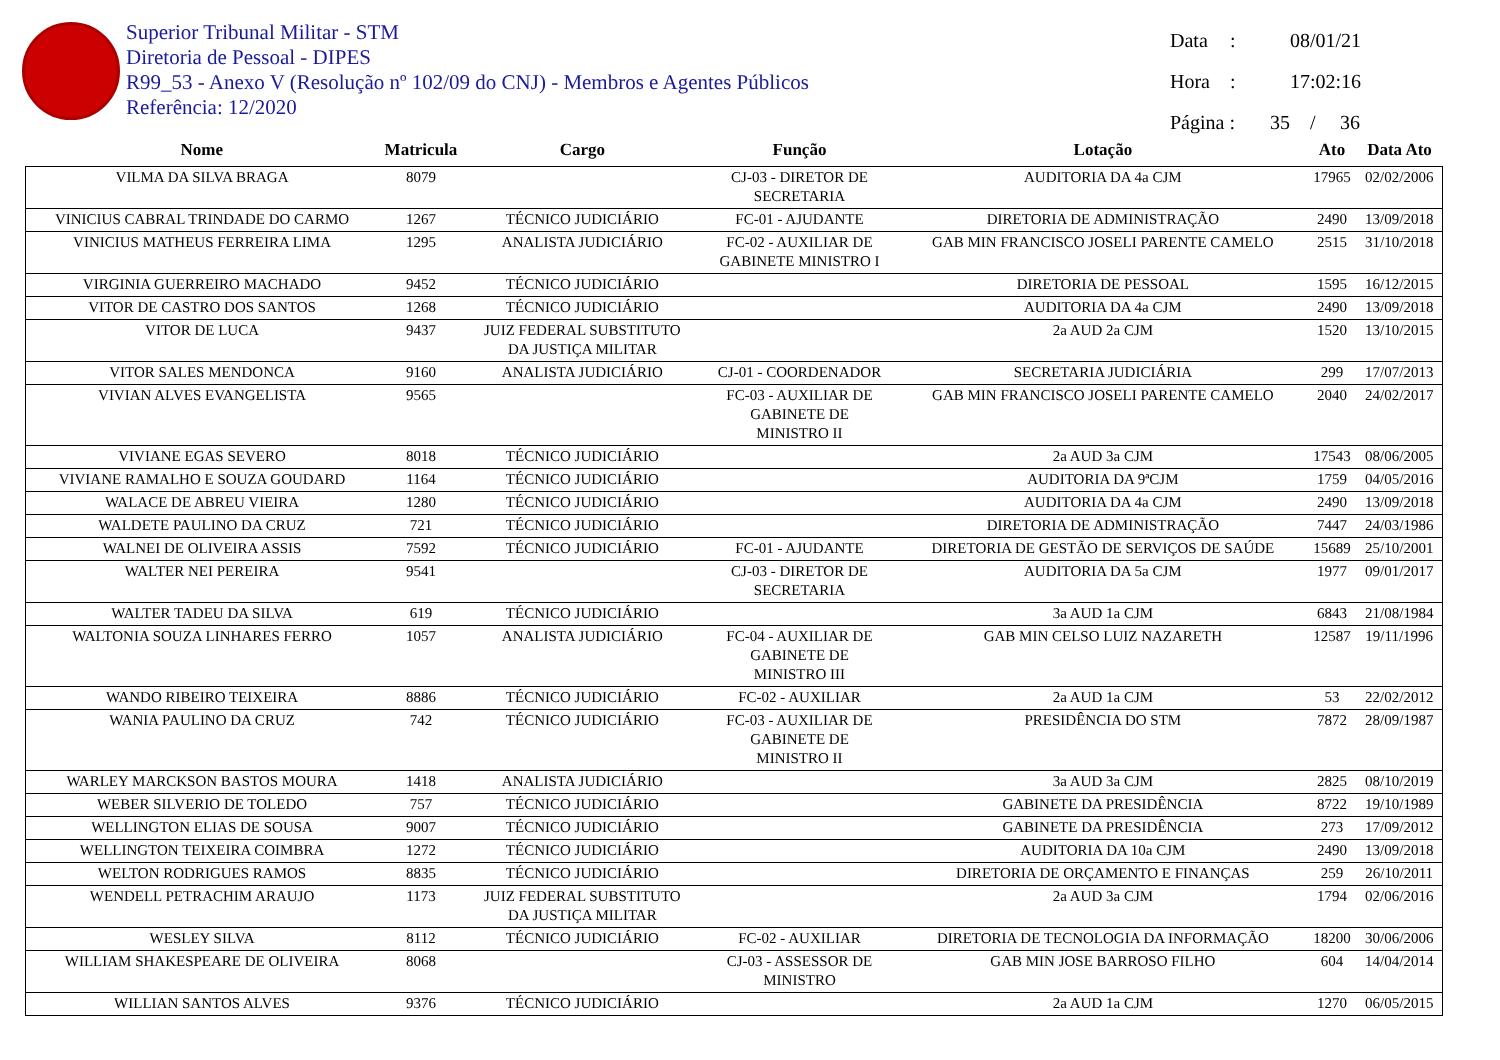Superior Tribunal Militar - STM
Diretoria de Pessoal - DIPES
R99_53 - Anexo V (Resolução nº 102/09 do CNJ) - Membros e Agentes Públicos
Referência: 12/2020
Data: 08/01/21
Hora: 17:02:16
Página : 35 / 36
| Nome | Matricula | Cargo | Função | Lotação | Ato | Data Ato |
| --- | --- | --- | --- | --- | --- | --- |
| VILMA DA SILVA BRAGA | 8079 | | CJ-03 - DIRETOR DE SECRETARIA | AUDITORIA DA 4a CJM | 17965 | 02/02/2006 |
| VINICIUS CABRAL TRINDADE DO CARMO | 1267 | TÉCNICO JUDICIÁRIO | FC-01 - AJUDANTE | DIRETORIA DE ADMINISTRAÇÃO | 2490 | 13/09/2018 |
| VINICIUS MATHEUS FERREIRA LIMA | 1295 | ANALISTA JUDICIÁRIO | FC-02 - AUXILIAR DE GABINETE MINISTRO I | GAB MIN FRANCISCO JOSELI PARENTE CAMELO | 2515 | 31/10/2018 |
| VIRGINIA GUERREIRO MACHADO | 9452 | TÉCNICO JUDICIÁRIO | | DIRETORIA DE PESSOAL | 1595 | 16/12/2015 |
| VITOR DE CASTRO DOS SANTOS | 1268 | TÉCNICO JUDICIÁRIO | | AUDITORIA DA 4a CJM | 2490 | 13/09/2018 |
| VITOR DE LUCA | 9437 | JUIZ FEDERAL SUBSTITUTO DA JUSTIÇA MILITAR | | 2a AUD 2a CJM | 1520 | 13/10/2015 |
| VITOR SALES MENDONCA | 9160 | ANALISTA JUDICIÁRIO | CJ-01 - COORDENADOR | SECRETARIA JUDICIÁRIA | 299 | 17/07/2013 |
| VIVIAN ALVES EVANGELISTA | 9565 | | FC-03 - AUXILIAR DE GABINETE DE MINISTRO II | GAB MIN FRANCISCO JOSELI PARENTE CAMELO | 2040 | 24/02/2017 |
| VIVIANE EGAS SEVERO | 8018 | TÉCNICO JUDICIÁRIO | | 2a AUD 3a CJM | 17543 | 08/06/2005 |
| VIVIANE RAMALHO E SOUZA GOUDARD | 1164 | TÉCNICO JUDICIÁRIO | | AUDITORIA DA 9ªCJM | 1759 | 04/05/2016 |
| WALACE DE ABREU VIEIRA | 1280 | TÉCNICO JUDICIÁRIO | | AUDITORIA DA 4a CJM | 2490 | 13/09/2018 |
| WALDETE PAULINO DA CRUZ | 721 | TÉCNICO JUDICIÁRIO | | DIRETORIA DE ADMINISTRAÇÃO | 7447 | 24/03/1986 |
| WALNEI DE OLIVEIRA ASSIS | 7592 | TÉCNICO JUDICIÁRIO | FC-01 - AJUDANTE | DIRETORIA DE GESTÃO DE SERVIÇOS DE SAÚDE | 15689 | 25/10/2001 |
| WALTER NEI PEREIRA | 9541 | | CJ-03 - DIRETOR DE SECRETARIA | AUDITORIA DA 5a CJM | 1977 | 09/01/2017 |
| WALTER TADEU DA SILVA | 619 | TÉCNICO JUDICIÁRIO | | 3a AUD 1a CJM | 6843 | 21/08/1984 |
| WALTONIA SOUZA LINHARES FERRO | 1057 | ANALISTA JUDICIÁRIO | FC-04 - AUXILIAR DE GABINETE DE MINISTRO III | GAB MIN CELSO LUIZ NAZARETH | 12587 | 19/11/1996 |
| WANDO RIBEIRO TEIXEIRA | 8886 | TÉCNICO JUDICIÁRIO | FC-02 - AUXILIAR | 2a AUD 1a CJM | 53 | 22/02/2012 |
| WANIA PAULINO DA CRUZ | 742 | TÉCNICO JUDICIÁRIO | FC-03 - AUXILIAR DE GABINETE DE MINISTRO II | PRESIDÊNCIA DO STM | 7872 | 28/09/1987 |
| WARLEY MARCKSON BASTOS MOURA | 1418 | ANALISTA JUDICIÁRIO | | 3a AUD 3a CJM | 2825 | 08/10/2019 |
| WEBER SILVERIO DE TOLEDO | 757 | TÉCNICO JUDICIÁRIO | | GABINETE DA PRESIDÊNCIA | 8722 | 19/10/1989 |
| WELLINGTON ELIAS DE SOUSA | 9007 | TÉCNICO JUDICIÁRIO | | GABINETE DA PRESIDÊNCIA | 273 | 17/09/2012 |
| WELLINGTON TEIXEIRA COIMBRA | 1272 | TÉCNICO JUDICIÁRIO | | AUDITORIA DA 10a CJM | 2490 | 13/09/2018 |
| WELTON RODRIGUES RAMOS | 8835 | TÉCNICO JUDICIÁRIO | | DIRETORIA DE ORÇAMENTO E FINANÇAS | 259 | 26/10/2011 |
| WENDELL PETRACHIM ARAUJO | 1173 | JUIZ FEDERAL SUBSTITUTO DA JUSTIÇA MILITAR | | 2a AUD 3a CJM | 1794 | 02/06/2016 |
| WESLEY SILVA | 8112 | TÉCNICO JUDICIÁRIO | FC-02 - AUXILIAR | DIRETORIA DE TECNOLOGIA DA INFORMAÇÃO | 18200 | 30/06/2006 |
| WILLIAM SHAKESPEARE DE OLIVEIRA | 8068 | | CJ-03 - ASSESSOR DE MINISTRO | GAB MIN JOSE BARROSO FILHO | 604 | 14/04/2014 |
| WILLIAN SANTOS ALVES | 9376 | TÉCNICO JUDICIÁRIO | | 2a AUD 1a CJM | 1270 | 06/05/2015 |